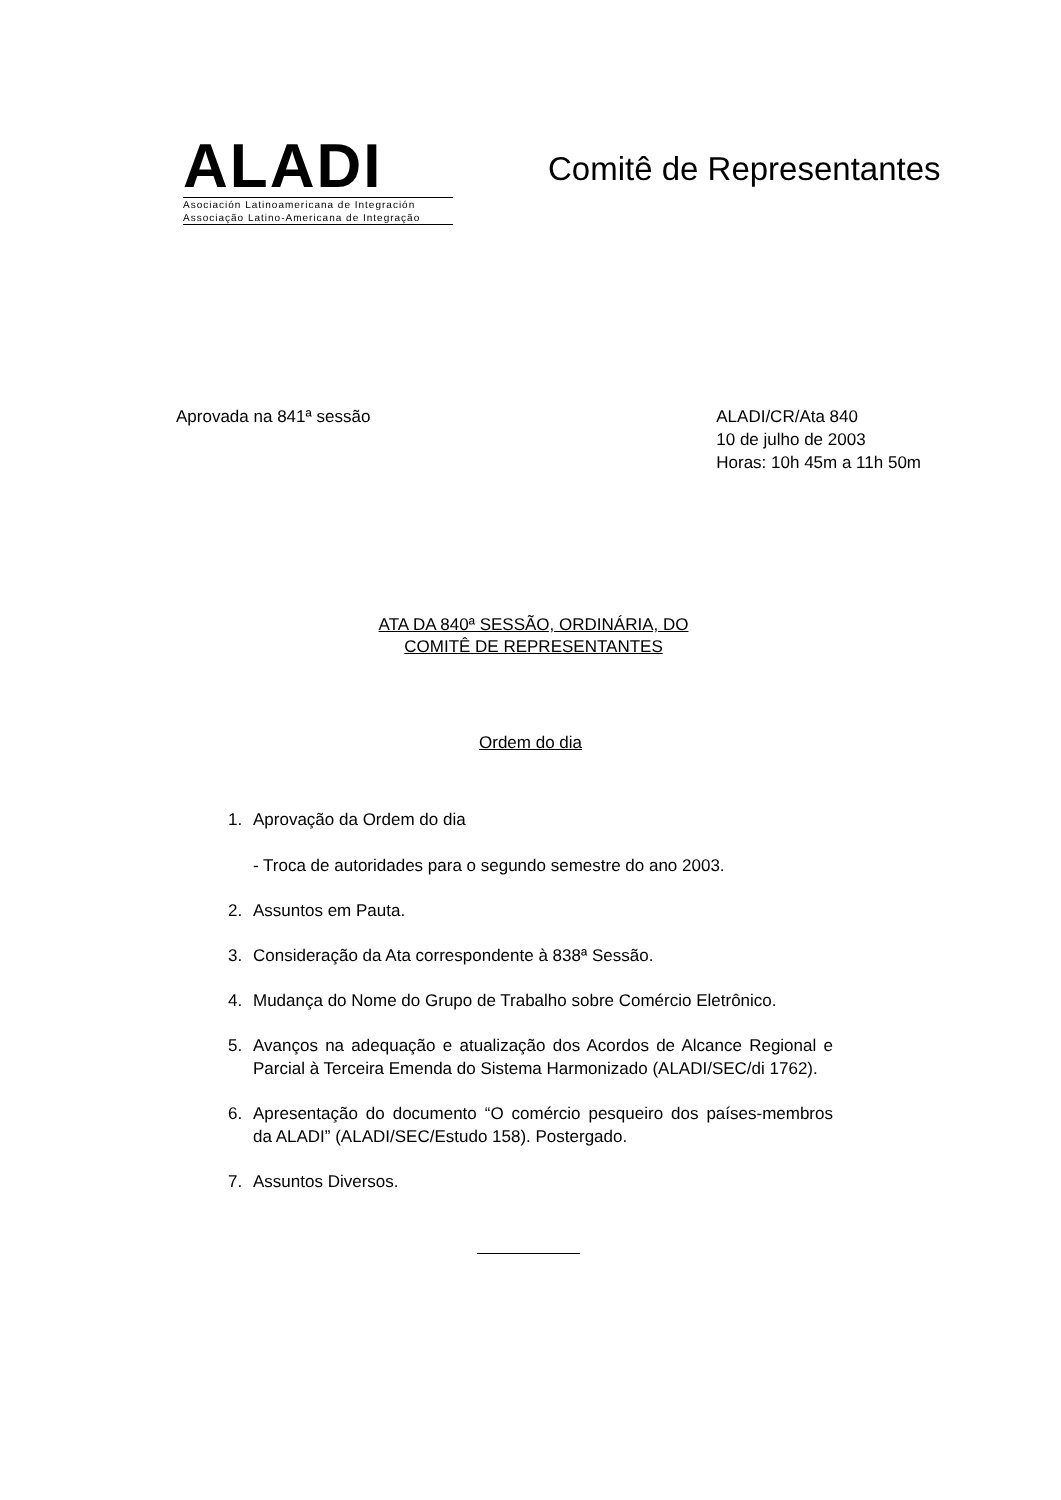ALADI
Asociación Latinoamericana de Integración
Associação Latino-Americana de Integração
Comitê de Representantes
Aprovada na 841ª sessão ALADI/CR/Ata 840
10 de julho de 2003
Horas: 10h 45m a 11h 50m
ATA DA 840ª SESSÃO, ORDINÁRIA, DO
COMITÊ DE REPRESENTANTES
Ordem do dia
1. Aprovação da Ordem do dia
- Troca de autoridades para o segundo semestre do ano 2003.
2. Assuntos em Pauta.
3. Consideração da Ata correspondente à 838ª Sessão.
4. Mudança do Nome do Grupo de Trabalho sobre Comércio Eletrônico.
5. Avanços na adequação e atualização dos Acordos de Alcance Regional e Parcial à Terceira Emenda do Sistema Harmonizado (ALADI/SEC/di 1762).
6. Apresentação do documento “O comércio pesqueiro dos países-membros da ALADI” (ALADI/SEC/Estudo 158). Postergado.
7. Assuntos Diversos.